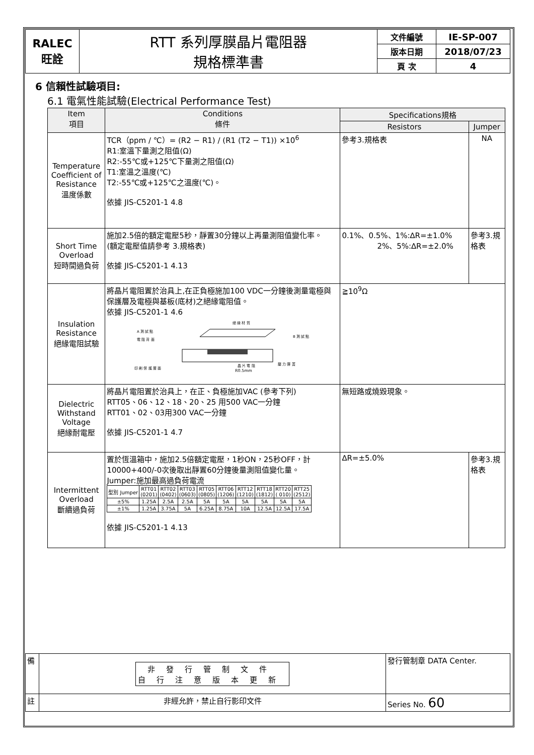| RALEC 旺詮 | RTT 系列厚膜晶片電阻器 規格標準書 | 文件編號 | IE-SP-007 |
| | | 版本日期 | 2018/07/23 |
| | | 頁 次 | 4 |
6 信賴性試驗項目:
6.1 電氣性能試驗(Electrical Performance Test)
| Item 項目 | Conditions 條件 | Specifications規格 | |
| --- | --- | --- | --- |
| | | Resistors | Jumper |
| Temperature Coefficient of Resistance 溫度係數 | TCR（ppm / ℃）= (R2 − R1) / (R1 (T2 − T1)) ×10<sup>6</sup> R1:室溫下量測之阻值(Ω) R2:-55℃或+125℃下量測之阻值(Ω) T1:室溫之溫度(℃) T2:-55℃或+125℃之溫度(℃)。 依據 JIS-C5201-1 4.8 | 參考3.規格表 | NA |
| Short Time Overload 短時間過負荷 | 施加2.5倍的額定電壓5秒，靜置30分鐘以上再量測阻值變化率。 (額定電壓值請參考 3.規格表) 依據 JIS-C5201-1 4.13 | 0.1%、0.5%、1%:∆R=±1.0% 2%、5%:∆R=±2.0% | 參考3.規格表 |
| Insulation Resistance 絕緣電阻試驗 | 將晶片電阻置於治具上,在正負極施加100 VDC一分鐘後測量電極與保護層及電極與基板(底材)之絕緣電阻值。 依據 JIS-C5201-1 4.6 絕 緣 材 質 A 測 試 點 電 阻 背 面 B 測 試 點 印 刷 保 護 層 面 晶 片 電 阻 壓 力 彈 簧 R0.5mm | ≧10<sup>9</sup>Ω | |
| Dielectric Withstand Voltage 絕緣耐電壓 | 將晶片電阻置於治具上，在正、負極施加VAC (參考下列) RTT05、06、12、18、20、25 用500 VAC一分鐘 RTT01、02、03用300 VAC一分鐘 依據 JIS-C5201-1 4.7 | 無短路或燒毀現象。 | |
| Intermittent Overload 斷續過負荷 | 置於恆溫箱中，施加2.5倍額定電壓，1秒ON，25秒OFF，計10000+400/-0次後取出靜置60分鐘後量測阻值變化量。 Jumper:施加最高過負荷電流 / 型別 Jumper / RTT01 (0201) / RTT02 (0402) / RTT03 (0603) / RTT05 (0805) / RTT06 (1206) / RTT12 (1210) / RTT18 (1812) / RTT20 ( 010) / RTT25 (2512) / / ±5% / 1.25A / 2.5A / 2.5A / 5A / 5A / 5A / 5A / 5A / 5A / / ±1% / 1.25A / 3.75A / 5A / 6.25A / 8.75A / 10A / 12.5A / 12.5A / 17.5A / 依據 JIS-C5201-1 4.13 | ∆R=±5.0% | 參考3.規格表 |
| 備 | 非發行管制文件 自行注意版本更新 | 發行管制章 DATA Center. |
| 註 | 非經允許，禁止自行影印文件 | Series No. 60 |